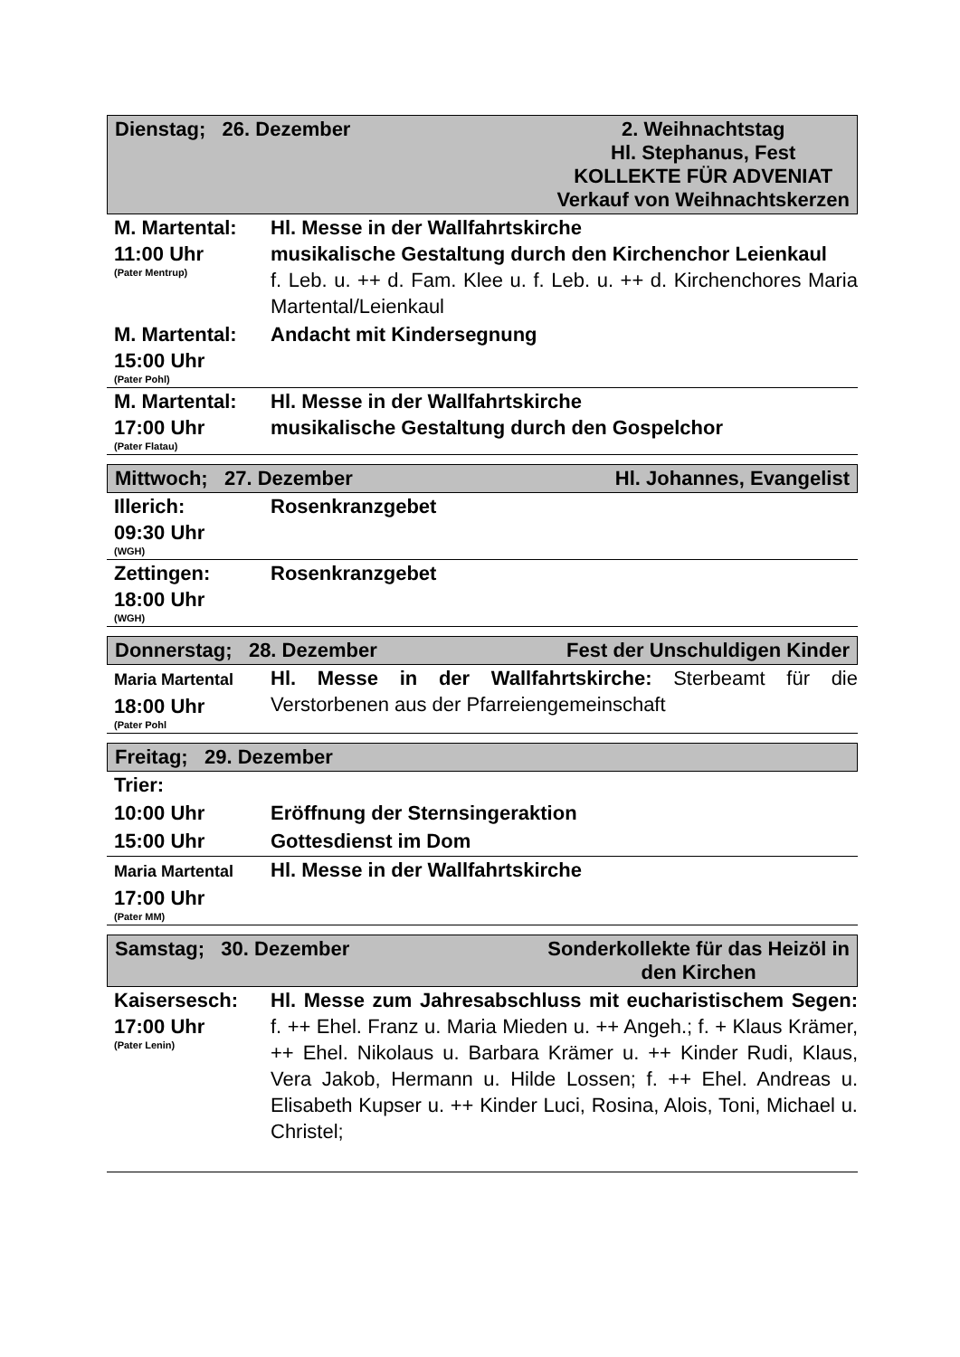Dienstag; 26. Dezember 2. Weihnachtstag
Hl. Stephanus, Fest
KOLLEKTE FÜR ADVENIAT
Verkauf von Weihnachtskerzen
| M. Martental: 11:00 Uhr (Pater Mentrup) | Hl. Messe in der Wallfahrtskirche musikalische Gestaltung durch den Kirchenchor Leienkaul f. Leb. u. ++ d. Fam. Klee u. f. Leb. u. ++ d. Kirchenchores Maria Martental/Leienkaul |
| M. Martental: 15:00 Uhr (Pater Pohl) | Andacht mit Kindersegnung |
| M. Martental: 17:00 Uhr (Pater Flatau) | Hl. Messe in der Wallfahrtskirche musikalische Gestaltung durch den Gospelchor |
Mittwoch; 27. Dezember Hl. Johannes, Evangelist
| Illerich: 09:30 Uhr (WGH) | Rosenkranzgebet |
| Zettingen: 18:00 Uhr (WGH) | Rosenkranzgebet |
Donnerstag; 28. Dezember Fest der Unschuldigen Kinder
| Maria Martental 18:00 Uhr (Pater Pohl | Hl. Messe in der Wallfahrtskirche: Sterbeamt für die Verstorbenen aus der Pfarreiengemeinschaft |
Freitag; 29. Dezember
| Trier: | |
| 10:00 Uhr | Eröffnung der Sternsingeraktion |
| 15:00 Uhr | Gottesdienst im Dom |
| Maria Martental 17:00 Uhr (Pater MM) | Hl. Messe in der Wallfahrtskirche |
Samstag; 30. Dezember Sonderkollekte für das Heizöl in
den Kirchen
| Kaisersesch: 17:00 Uhr (Pater Lenin) | Hl. Messe zum Jahresabschluss mit eucharistischem Segen: f. ++ Ehel. Franz u. Maria Mieden u. ++ Angeh.; f. + Klaus Krämer, ++ Ehel. Nikolaus u. Barbara Krämer u. ++ Kinder Rudi, Klaus, Vera Jakob, Hermann u. Hilde Lossen; f. ++ Ehel. Andreas u. Elisabeth Kupser u. ++ Kinder Luci, Rosina, Alois, Toni, Michael u. Christel; |